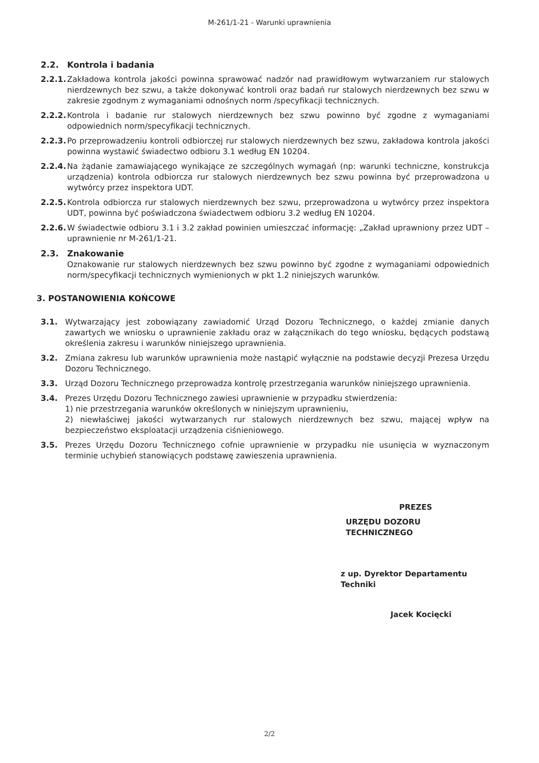M-261/1-21 - Warunki uprawnienia
2.2. Kontrola i badania
2.2.1. Zakładowa kontrola jakości powinna sprawować nadzór nad prawidłowym wytwarzaniem rur stalowych nierdzewnych bez szwu, a także dokonywać kontroli oraz badań rur stalowych nierdzewnych bez szwu w zakresie zgodnym z wymaganiami odnośnych norm /specyfikacji technicznych.
2.2.2. Kontrola i badanie rur stalowych nierdzewnych bez szwu powinno być zgodne z wymaganiami odpowiednich norm/specyfikacji technicznych.
2.2.3. Po przeprowadzeniu kontroli odbiorczej rur stalowych nierdzewnych bez szwu, zakładowa kontrola jakości powinna wystawić świadectwo odbioru 3.1 według EN 10204.
2.2.4. Na żądanie zamawiającego wynikające ze szczególnych wymagań (np: warunki techniczne, konstrukcja urządzenia) kontrola odbiorcza rur stalowych nierdzewnych bez szwu powinna być przeprowadzona u wytwórcy przez inspektora UDT.
2.2.5. Kontrola odbiorcza rur stalowych nierdzewnych bez szwu, przeprowadzona u wytwórcy przez inspektora UDT, powinna być poświadczona świadectwem odbioru 3.2 według EN 10204.
2.2.6. W świadectwie odbioru 3.1 i 3.2 zakład powinien umieszczać informację: „Zakład uprawniony przez UDT – uprawnienie nr M-261/1-21.
2.3. Znakowanie
Oznakowanie rur stalowych nierdzewnych bez szwu powinno być zgodne z wymaganiami odpowiednich norm/specyfikacji technicznych wymienionych w pkt 1.2 niniejszych warunków.
3. POSTANOWIENIA KOŃCOWE
3.1. Wytwarzający jest zobowiązany zawiadomić Urząd Dozoru Technicznego, o każdej zmianie danych zawartych we wniosku o uprawnienie zakładu oraz w załącznikach do tego wniosku, będących podstawą określenia zakresu i warunków niniejszego uprawnienia.
3.2. Zmiana zakresu lub warunków uprawnienia może nastąpić wyłącznie na podstawie decyzji Prezesa Urzędu Dozoru Technicznego.
3.3. Urząd Dozoru Technicznego przeprowadza kontrolę przestrzegania warunków niniejszego uprawnienia.
3.4. Prezes Urzędu Dozoru Technicznego zawiesi uprawnienie w przypadku stwierdzenia:
1) nie przestrzegania warunków określonych w niniejszym uprawnieniu,
2) niewłaściwej jakości wytwarzanych rur stalowych nierdzewnych bez szwu, mającej wpływ na bezpieczeństwo eksploatacji urządzenia ciśnieniowego.
3.5. Prezes Urzędu Dozoru Technicznego cofnie uprawnienie w przypadku nie usunięcia w wyznaczonym terminie uchybień stanowiących podstawę zawieszenia uprawnienia.
PREZES
URZĘDU DOZORU TECHNICZNEGO
z up. Dyrektor Departamentu Techniki
Jacek Kocięcki
2/2